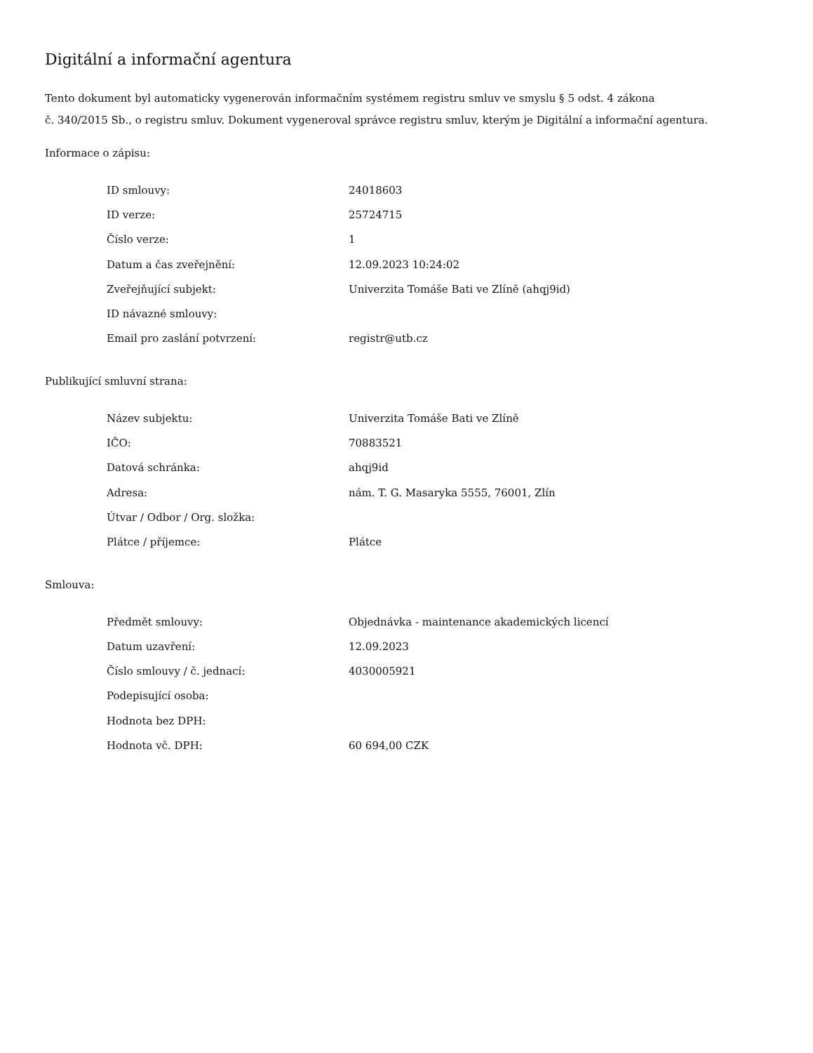Digitální a informační agentura
Tento dokument byl automaticky vygenerován informačním systémem registru smluv ve smyslu § 5 odst. 4 zákona
č. 340/2015 Sb., o registru smluv. Dokument vygeneroval správce registru smluv, kterým je Digitální a informační agentura.
Informace o zápisu:
| ID smlouvy: | 24018603 |
| ID verze: | 25724715 |
| Číslo verze: | 1 |
| Datum a čas zveřejnění: | 12.09.2023 10:24:02 |
| Zveřejňující subjekt: | Univerzita Tomáše Bati ve Zlíně (ahqj9id) |
| ID návazné smlouvy: | |
| Email pro zaslání potvrzení: | registr@utb.cz |
Publikující smluvní strana:
| Název subjektu: | Univerzita Tomáše Bati ve Zlíně |
| IČO: | 70883521 |
| Datová schránka: | ahqj9id |
| Adresa: | nám. T. G. Masaryka 5555, 76001, Zlín |
| Útvar / Odbor / Org. složka: | |
| Plátce / příjemce: | Plátce |
Smlouva:
| Předmět smlouvy: | Objednávka - maintenance akademických licencí |
| Datum uzavření: | 12.09.2023 |
| Číslo smlouvy / č. jednací: | 4030005921 |
| Podepisující osoba: | |
| Hodnota bez DPH: | |
| Hodnota vč. DPH: | 60 694,00 CZK |